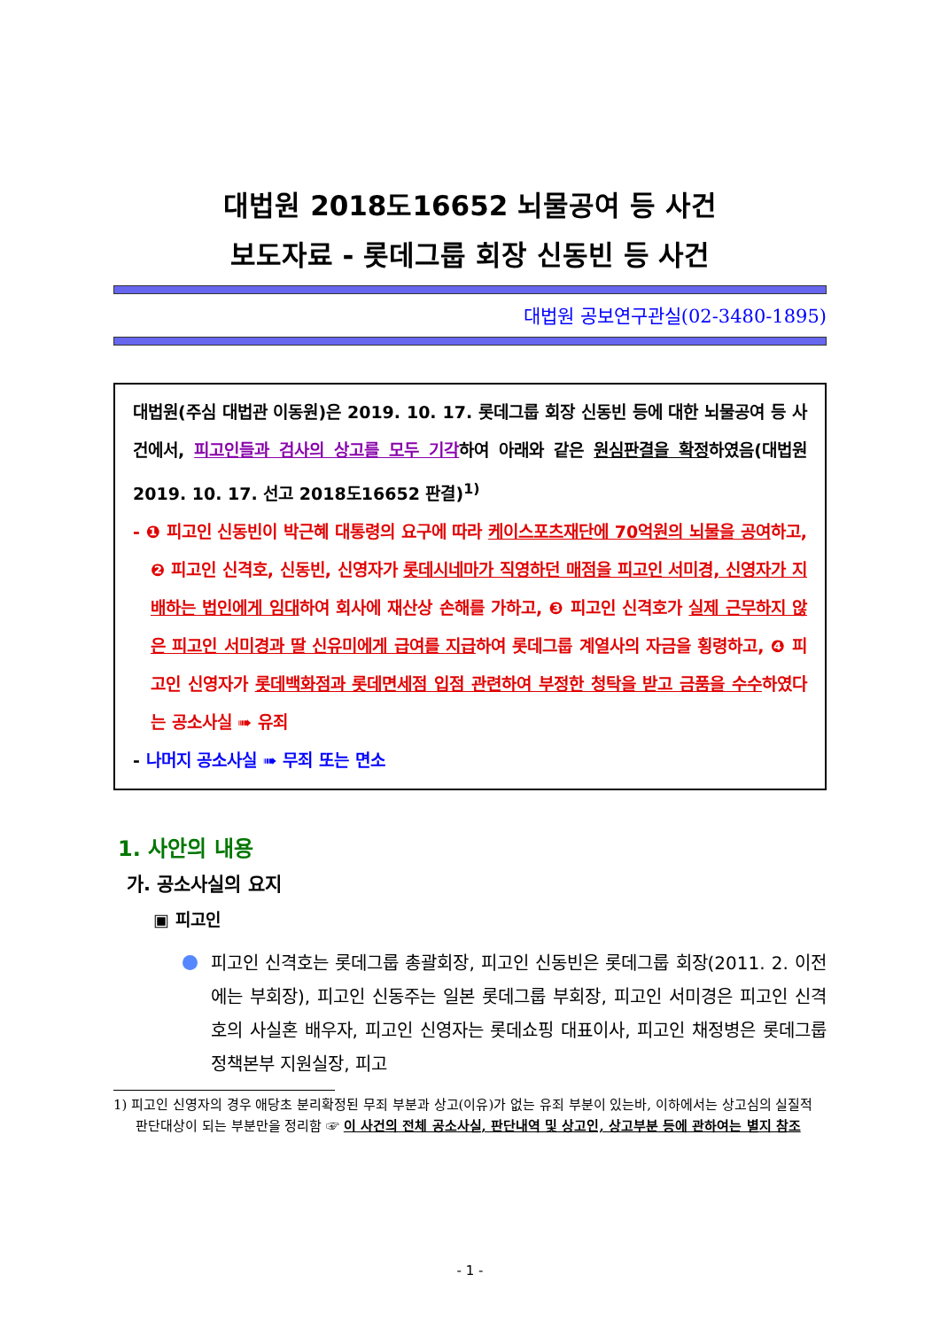대법원 2018도16652 뇌물공여 등 사건
보도자료 - 롯데그룹 회장 신동빈 등 사건
대법원 공보연구관실(02-3480-1895)
대법원(주심 대법관 이동원)은 2019. 10. 17. 롯데그룹 회장 신동빈 등에 대한 뇌물공여 등 사건에서, 피고인들과 검사의 상고를 모두 기각하여 아래와 같은 원심판결을 확정하였음(대법원 2019. 10. 17. 선고 2018도16652 판결)<sup>1)</sup>
- ❶ 피고인 신동빈이 박근혜 대통령의 요구에 따라 케이스포츠재단에 70억원의 뇌물을 공여하고, ❷ 피고인 신격호, 신동빈, 신영자가 롯데시네마가 직영하던 매점을 피고인 서미경, 신영자가 지배하는 법인에게 임대하여 회사에 재산상 손해를 가하고, ❸ 피고인 신격호가 실제 근무하지 않은 피고인 서미경과 딸 신유미에게 급여를 지급하여 롯데그룹 계열사의 자금을 횡령하고, ❹ 피고인 신영자가 롯데백화점과 롯데면세점 입점 관련하여 부정한 청탁을 받고 금품을 수수하였다는 공소사실 ➠ 유죄
- 나머지 공소사실 ➠ 무죄 또는 면소
1. 사안의 내용
가. 공소사실의 요지
▣ 피고인
피고인 신격호는 롯데그룹 총괄회장, 피고인 신동빈은 롯데그룹 회장(2011. 2. 이전에는 부회장), 피고인 신동주는 일본 롯데그룹 부회장, 피고인 서미경은 피고인 신격호의 사실혼 배우자, 피고인 신영자는 롯데쇼핑 대표이사, 피고인 채정병은 롯데그룹 정책본부 지원실장, 피고
1) 피고인 신영자의 경우 애당초 분리확정된 무죄 부분과 상고(이유)가 없는 유죄 부분이 있는바, 이하에서는 상고심의 실질적 판단대상이 되는 부분만을 정리함 ☞ 이 사건의 전체 공소사실, 판단내역 및 상고인, 상고부분 등에 관하여는 별지 참조
- 1 -